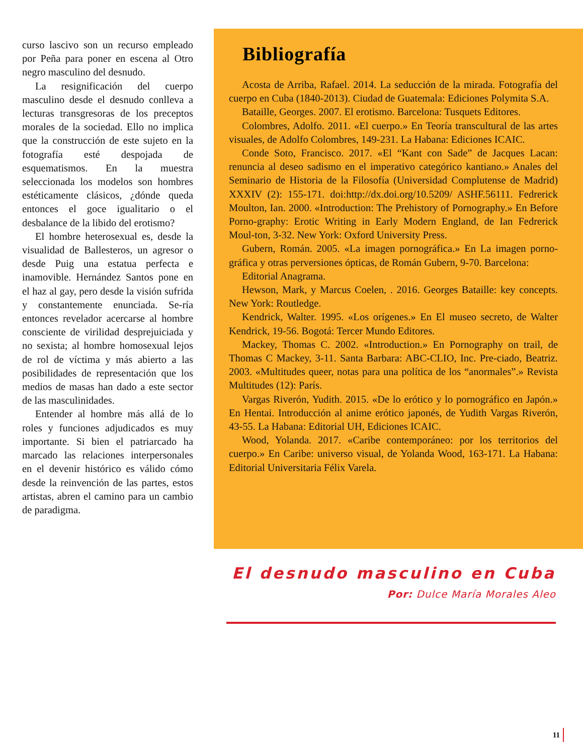curso lascivo son un recurso empleado por Peña para poner en escena al Otro negro masculino del desnudo.
La resignificación del cuerpo masculino desde el desnudo conlleva a lecturas transgresoras de los preceptos morales de la sociedad. Ello no implica que la construcción de este sujeto en la fotografía esté despojada de esquematismos. En la muestra seleccionada los modelos son hombres estéticamente clásicos, ¿dónde queda entonces el goce igualitario o el desbalance de la libido del erotismo?
El hombre heterosexual es, desde la visualidad de Ballesteros, un agresor o desde Puig una estatua perfecta e inamovible. Hernández Santos pone en el haz al gay, pero desde la visión sufrida y constantemente enunciada. Se-ría entonces revelador acercarse al hombre consciente de virilidad desprejuiciada y no sexista; al hombre homosexual lejos de rol de víctima y más abierto a las posibilidades de representación que los medios de masas han dado a este sector de las masculinidades.
Entender al hombre más allá de lo roles y funciones adjudicados es muy importante. Si bien el patriarcado ha marcado las relaciones interpersonales en el devenir histórico es válido cómo desde la reinvención de las partes, estos artistas, abren el camino para un cambio de paradigma.
Bibliografía
Acosta de Arriba, Rafael. 2014. La seducción de la mirada. Fotografía del cuerpo en Cuba (1840-2013). Ciudad de Guatemala: Ediciones Polymita S.A.
Bataille, Georges. 2007. El erotismo. Barcelona: Tusquets Editores.
Colombres, Adolfo. 2011. «El cuerpo.» En Teoría transcultural de las artes visuales, de Adolfo Colombres, 149-231. La Habana: Ediciones ICAIC.
Conde Soto, Francisco. 2017. «El “Kant con Sade” de Jacques Lacan: renuncia al deseo sadismo en el imperativo categórico kantiano.» Anales del Seminario de Historia de la Filosofía (Universidad Complutense de Madrid) XXXIV (2): 155-171. doi:http://dx.doi.org/10.5209/ ASHF.56111. Fedrerick Moulton, Ian. 2000. «Introduction: The Prehistory of Pornography.» En Before Porno-graphy: Erotic Writing in Early Modern England, de Ian Fedrerick Moul-ton, 3-32. New York: Oxford University Press.
Gubern, Román. 2005. «La imagen pornográfica.» En La imagen porno-gráfica y otras perversiones ópticas, de Román Gubern, 9-70. Barcelona:
Editorial Anagrama.
Hewson, Mark, y Marcus Coelen, . 2016. Georges Bataille: key concepts. New York: Routledge.
Kendrick, Walter. 1995. «Los orígenes.» En El museo secreto, de Walter Kendrick, 19-56. Bogotá: Tercer Mundo Editores.
Mackey, Thomas C. 2002. «Introduction.» En Pornography on trail, de Thomas C Mackey, 3-11. Santa Barbara: ABC-CLIO, Inc. Pre-ciado, Beatriz. 2003. «Multitudes queer, notas para una política de los “anormales”.» Revista Multitudes (12): París.
Vargas Riverón, Yudith. 2015. «De lo erótico y lo pornográfico en Japón.» En Hentai. Introducción al anime erótico japonés, de Yudith Vargas Riverón, 43-55. La Habana: Editorial UH, Ediciones ICAIC.
Wood, Yolanda. 2017. «Caribe contemporáneo: por los territorios del cuerpo.» En Caribe: universo visual, de Yolanda Wood, 163-171. La Habana: Editorial Universitaria Félix Varela.
El desnudo masculino en Cuba
Por: Dulce María Morales Aleo
11